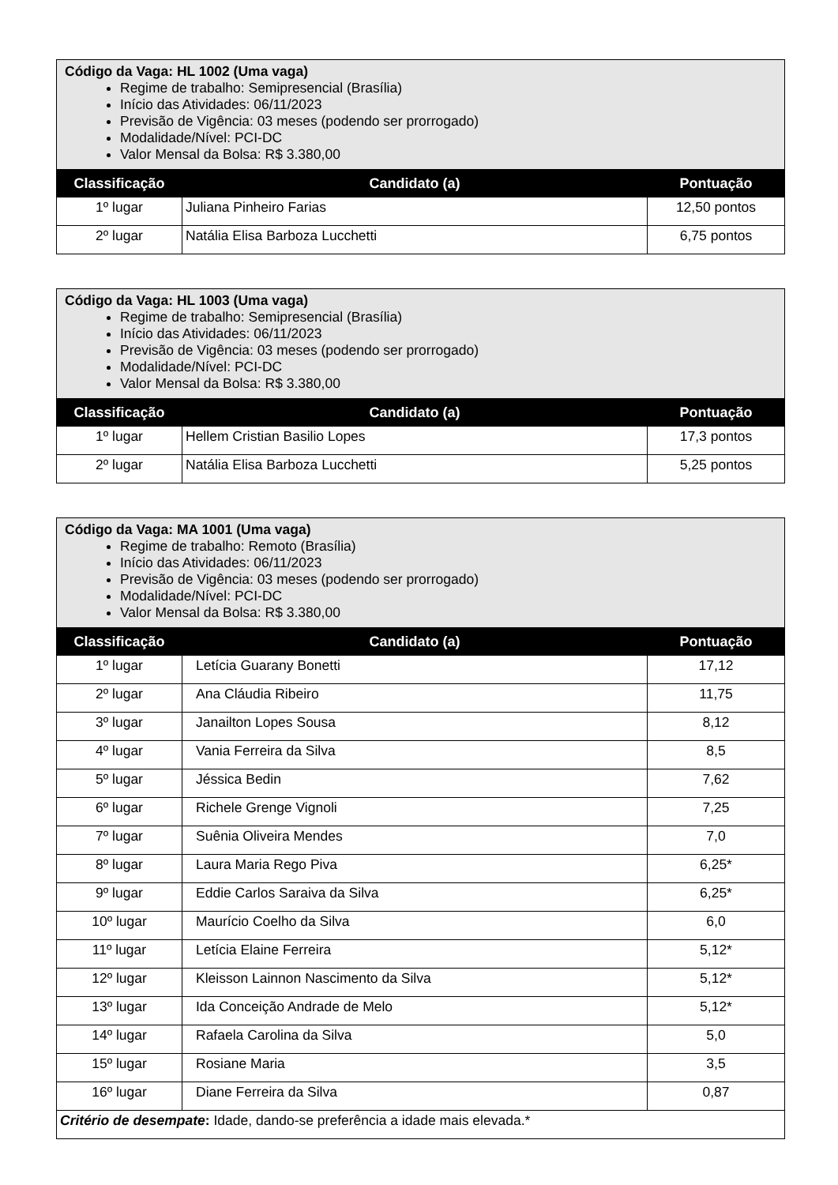| Código da Vaga: HL 1002 (Uma vaga) Regime de trabalho: Semipresencial (Brasília) Início das Atividades: 06/11/2023 Previsão de Vigência: 03 meses (podendo ser prorrogado) Modalidade/Nível: PCI-DC Valor Mensal da Bolsa: R$ 3.380,00 | | |
| Classificação | Candidato (a) | Pontuação |
| 1º lugar | Juliana Pinheiro Farias | 12,50 pontos |
| 2º lugar | Natália Elisa Barboza Lucchetti | 6,75 pontos |
| Código da Vaga: HL 1003 (Uma vaga) Regime de trabalho: Semipresencial (Brasília) Início das Atividades: 06/11/2023 Previsão de Vigência: 03 meses (podendo ser prorrogado) Modalidade/Nível: PCI-DC Valor Mensal da Bolsa: R$ 3.380,00 | | |
| Classificação | Candidato (a) | Pontuação |
| 1º lugar | Hellem Cristian Basilio Lopes | 17,3 pontos |
| 2º lugar | Natália Elisa Barboza Lucchetti | 5,25 pontos |
| Código da Vaga: MA 1001 (Uma vaga) Regime de trabalho: Remoto (Brasília) Início das Atividades: 06/11/2023 Previsão de Vigência: 03 meses (podendo ser prorrogado) Modalidade/Nível: PCI-DC Valor Mensal da Bolsa: R$ 3.380,00 | | |
| Classificação | Candidato (a) | Pontuação |
| 1º lugar | Letícia Guarany Bonetti | 17,12 |
| 2º lugar | Ana Cláudia Ribeiro | 11,75 |
| 3º lugar | Janailton Lopes Sousa | 8,12 |
| 4º lugar | Vania Ferreira da Silva | 8,5 |
| 5º lugar | Jéssica Bedin | 7,62 |
| 6º lugar | Richele Grenge Vignoli | 7,25 |
| 7º lugar | Suênia Oliveira Mendes | 7,0 |
| 8º lugar | Laura Maria Rego Piva | 6,25* |
| 9º lugar | Eddie Carlos Saraiva da Silva | 6,25* |
| 10º lugar | Maurício Coelho da Silva | 6,0 |
| 11º lugar | Letícia Elaine Ferreira | 5,12* |
| 12º lugar | Kleisson Lainnon Nascimento da Silva | 5,12* |
| 13º lugar | Ida Conceição Andrade de Melo | 5,12* |
| 14º lugar | Rafaela Carolina da Silva | 5,0 |
| 15º lugar | Rosiane Maria | 3,5 |
| 16º lugar | Diane Ferreira da Silva | 0,87 |
| Critério de desempate : Idade, dando-se preferência a idade mais elevada.* | | |